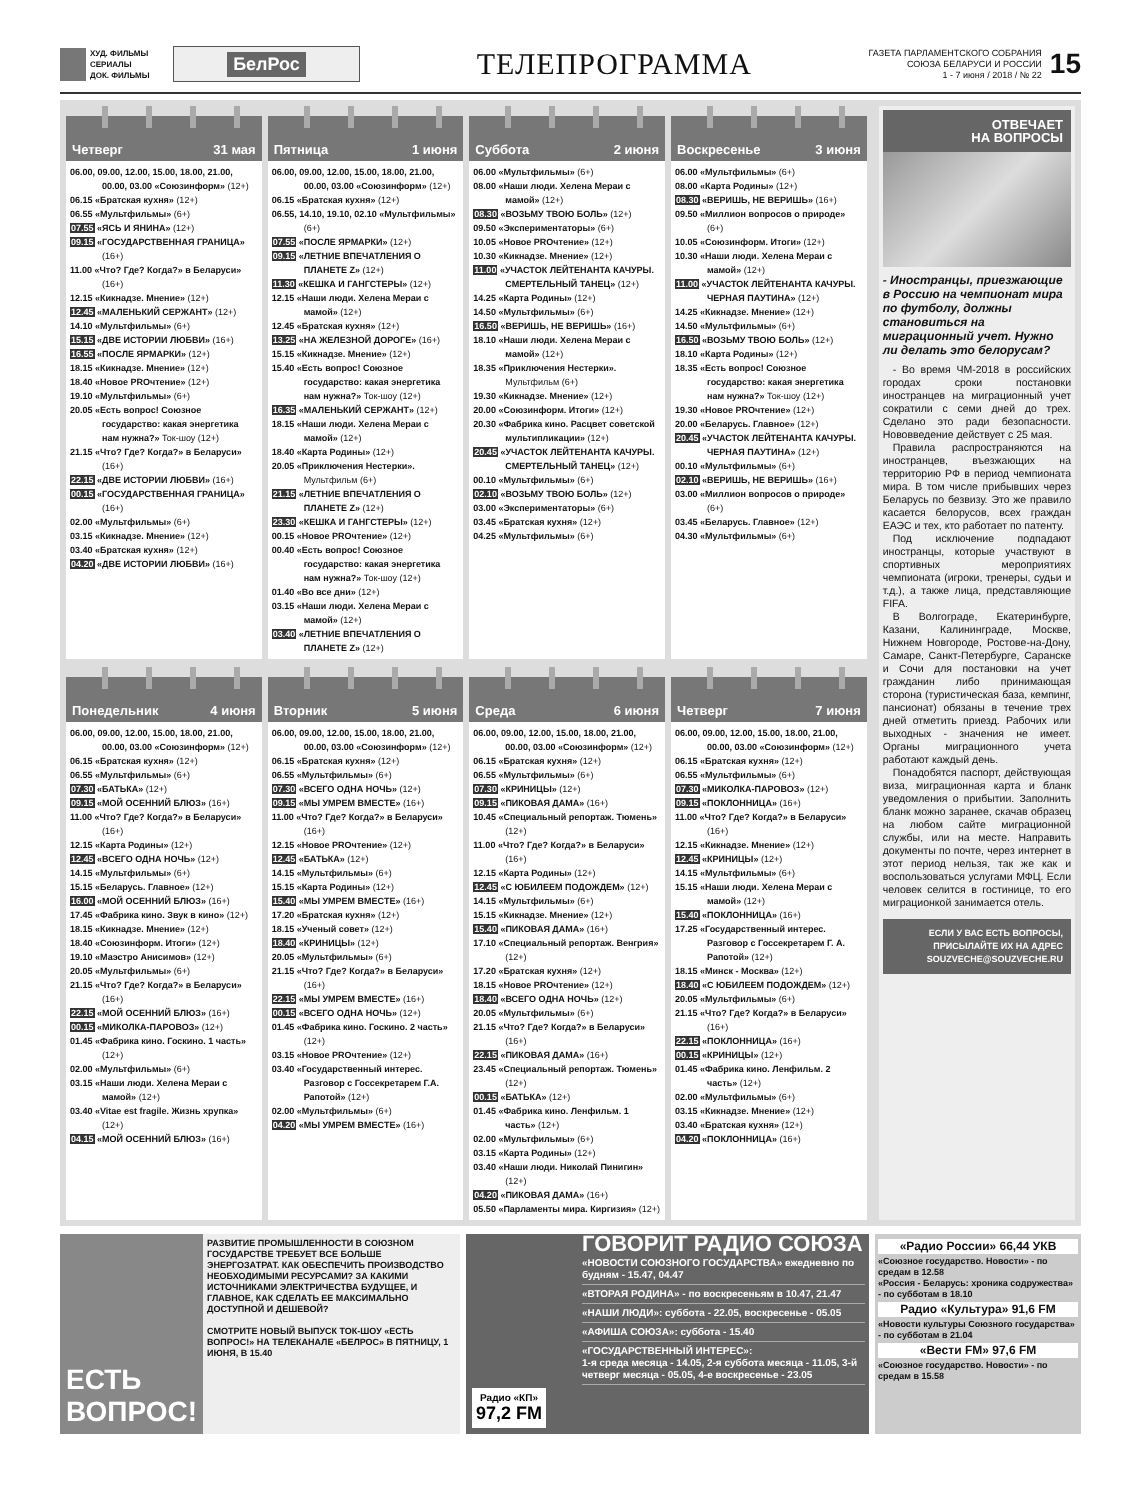ХУД. ФИЛЬМЫ
СЕРИАЛЫ
ДОК. ФИЛЬМЫ
БелРос
ТЕЛЕПРОГРАММА
ГАЗЕТА ПАРЛАМЕНТСКОГО СОБРАНИЯ
СОЮЗА БЕЛАРУСИ И РОССИИ
1 - 7 июня / 2018 / № 22
15
Четверг 31 мая
06.00, 09.00, 12.00, 15.00, 18.00, 21.00, 00.00, 03.00 «Союзинформ» (12+)
06.15 «Братская кухня» (12+)
06.55 «Мультфильмы» (6+)
07.55 «ЯСЬ И ЯНИНА» (12+)
09.15 «ГОСУДАРСТВЕННАЯ ГРАНИЦА» (16+)
11.00 «Что? Где? Когда?» в Беларуси» (16+)
12.15 «Кикнадзе. Мнение» (12+)
12.45 «МАЛЕНЬКИЙ СЕРЖАНТ» (12+)
14.10 «Мультфильмы» (6+)
15.15 «ДВЕ ИСТОРИИ ЛЮБВИ» (16+)
16.55 «ПОСЛЕ ЯРМАРКИ» (12+)
18.15 «Кикнадзе. Мнение» (12+)
18.40 «Новое PROчтение» (12+)
19.10 «Мультфильмы» (6+)
20.05 «Есть вопрос! Союзное государство: какая энергетика нам нужна?» Ток-шоу (12+)
21.15 «Что? Где? Когда?» в Беларуси» (16+)
22.15 «ДВЕ ИСТОРИИ ЛЮБВИ» (16+)
00.15 «ГОСУДАРСТВЕННАЯ ГРАНИЦА» (16+)
02.00 «Мультфильмы» (6+)
03.15 «Кикнадзе. Мнение» (12+)
03.40 «Братская кухня» (12+)
04.20 «ДВЕ ИСТОРИИ ЛЮБВИ» (16+)
Пятница 1 июня
06.00, 09.00, 12.00, 15.00, 18.00, 21.00, 00.00, 03.00 «Союзинформ» (12+)
06.15 «Братская кухня» (12+)
06.55, 14.10, 19.10, 02.10 «Мультфильмы» (6+)
07.55 «ПОСЛЕ ЯРМАРКИ» (12+)
09.15 «ЛЕТНИЕ ВПЕЧАТЛЕНИЯ О ПЛАНЕТЕ Z» (12+)
11.30 «КЕШКА И ГАНГСТЕРЫ» (12+)
12.15 «Наши люди. Хелена Мераи с мамой» (12+)
12.45 «Братская кухня» (12+)
13.25 «НА ЖЕЛЕЗНОЙ ДОРОГЕ» (16+)
15.15 «Кикнадзе. Мнение» (12+)
15.40 «Есть вопрос! Союзное государство: какая энергетика нам нужна?» Ток-шоу (12+)
16.35 «МАЛЕНЬКИЙ СЕРЖАНТ» (12+)
18.15 «Наши люди. Хелена Мераи с мамой» (12+)
18.40 «Карта Родины» (12+)
20.05 «Приключения Нестерки». Мультфильм (6+)
21.15 «ЛЕТНИЕ ВПЕЧАТЛЕНИЯ О ПЛАНЕТЕ Z» (12+)
23.30 «КЕШКА И ГАНГСТЕРЫ» (12+)
00.15 «Новое PROчтение» (12+)
00.40 «Есть вопрос! Союзное государство: какая энергетика нам нужна?» Ток-шоу (12+)
01.40 «Во все дни» (12+)
03.15 «Наши люди. Хелена Мераи с мамой» (12+)
03.40 «ЛЕТНИЕ ВПЕЧАТЛЕНИЯ О ПЛАНЕТЕ Z» (12+)
Суббота 2 июня
06.00 «Мультфильмы» (6+)
08.00 «Наши люди. Хелена Мераи с мамой» (12+)
08.30 «ВОЗЬМУ ТВОЮ БОЛЬ» (12+)
09.50 «Экспериментаторы» (6+)
10.05 «Новое PROчтение» (12+)
10.30 «Кикнадзе. Мнение» (12+)
11.00 «УЧАСТОК ЛЕЙТЕНАНТА КАЧУРЫ. СМЕРТЕЛЬНЫЙ ТАНЕЦ» (12+)
14.25 «Карта Родины» (12+)
14.50 «Мультфильмы» (6+)
16.50 «ВЕРИШЬ, НЕ ВЕРИШЬ» (16+)
18.10 «Наши люди. Хелена Мераи с мамой» (12+)
18.35 «Приключения Нестерки». Мультфильм (6+)
19.30 «Кикнадзе. Мнение» (12+)
20.00 «Союзинформ. Итоги» (12+)
20.30 «Фабрика кино. Расцвет советской мультипликации» (12+)
20.45 «УЧАСТОК ЛЕЙТЕНАНТА КАЧУРЫ. СМЕРТЕЛЬНЫЙ ТАНЕЦ» (12+)
00.10 «Мультфильмы» (6+)
02.10 «ВОЗЬМУ ТВОЮ БОЛЬ» (12+)
03.00 «Экспериментаторы» (6+)
03.45 «Братская кухня» (12+)
04.25 «Мультфильмы» (6+)
Воскресенье 3 июня
06.00 «Мультфильмы» (6+)
08.00 «Карта Родины» (12+)
08.30 «ВЕРИШЬ, НЕ ВЕРИШЬ» (16+)
09.50 «Миллион вопросов о природе» (6+)
10.05 «Союзинформ. Итоги» (12+)
10.30 «Наши люди. Хелена Мераи с мамой» (12+)
11.00 «УЧАСТОК ЛЕЙТЕНАНТА КАЧУРЫ. ЧЕРНАЯ ПАУТИНА» (12+)
14.25 «Кикнадзе. Мнение» (12+)
14.50 «Мультфильмы» (6+)
16.50 «ВОЗЬМУ ТВОЮ БОЛЬ» (12+)
18.10 «Карта Родины» (12+)
18.35 «Есть вопрос! Союзное государство: какая энергетика нам нужна?» Ток-шоу (12+)
19.30 «Новое PROчтение» (12+)
20.00 «Беларусь. Главное» (12+)
20.45 «УЧАСТОК ЛЕЙТЕНАНТА КАЧУРЫ. ЧЕРНАЯ ПАУТИНА» (12+)
00.10 «Мультфильмы» (6+)
02.10 «ВЕРИШЬ, НЕ ВЕРИШЬ» (16+)
03.00 «Миллион вопросов о природе» (6+)
03.45 «Беларусь. Главное» (12+)
04.30 «Мультфильмы» (6+)
Понедельник 4 июня
06.00, 09.00, 12.00, 15.00, 18.00, 21.00, 00.00, 03.00 «Союзинформ» (12+)
06.15 «Братская кухня» (12+)
06.55 «Мультфильмы» (6+)
07.30 «БАТЬКА» (12+)
09.15 «МОЙ ОСЕННИЙ БЛЮЗ» (16+)
11.00 «Что? Где? Когда?» в Беларуси» (16+)
12.15 «Карта Родины» (12+)
12.45 «ВСЕГО ОДНА НОЧЬ» (12+)
14.15 «Мультфильмы» (6+)
15.15 «Беларусь. Главное» (12+)
16.00 «МОЙ ОСЕННИЙ БЛЮЗ» (16+)
17.45 «Фабрика кино. Звук в кино» (12+)
18.15 «Кикнадзе. Мнение» (12+)
18.40 «Союзинформ. Итоги» (12+)
19.10 «Маэстро Анисимов» (12+)
20.05 «Мультфильмы» (6+)
21.15 «Что? Где? Когда?» в Беларуси» (16+)
22.15 «МОЙ ОСЕННИЙ БЛЮЗ» (16+)
00.15 «МИКОЛКА-ПАРОВОЗ» (12+)
01.45 «Фабрика кино. Госкино. 1 часть» (12+)
02.00 «Мультфильмы» (6+)
03.15 «Наши люди. Хелена Мераи с мамой» (12+)
03.40 «Vitae est fragile. Жизнь хрупка» (12+)
04.15 «МОЙ ОСЕННИЙ БЛЮЗ» (16+)
Вторник 5 июня
06.00, 09.00, 12.00, 15.00, 18.00, 21.00, 00.00, 03.00 «Союзинформ» (12+)
06.15 «Братская кухня» (12+)
06.55 «Мультфильмы» (6+)
07.30 «ВСЕГО ОДНА НОЧЬ» (12+)
09.15 «МЫ УМРЕМ ВМЕСТЕ» (16+)
11.00 «Что? Где? Когда?» в Беларуси» (16+)
12.15 «Новое PROчтение» (12+)
12.45 «БАТЬКА» (12+)
14.15 «Мультфильмы» (6+)
15.15 «Карта Родины» (12+)
15.40 «МЫ УМРЕМ ВМЕСТЕ» (16+)
17.20 «Братская кухня» (12+)
18.15 «Ученый совет» (12+)
18.40 «КРИНИЦЫ» (12+)
20.05 «Мультфильмы» (6+)
21.15 «Что? Где? Когда?» в Беларуси» (16+)
22.15 «МЫ УМРЕМ ВМЕСТЕ» (16+)
00.15 «ВСЕГО ОДНА НОЧЬ» (12+)
01.45 «Фабрика кино. Госкино. 2 часть» (12+)
03.15 «Новое PROчтение» (12+)
03.40 «Государственный интерес. Разговор с Госсекретарем Г.А. Рапотой» (12+)
02.00 «Мультфильмы» (6+)
04.20 «МЫ УМРЕМ ВМЕСТЕ» (16+)
Среда 6 июня
06.00, 09.00, 12.00, 15.00, 18.00, 21.00, 00.00, 03.00 «Союзинформ» (12+)
06.15 «Братская кухня» (12+)
06.55 «Мультфильмы» (6+)
07.30 «КРИНИЦЫ» (12+)
09.15 «ПИКОВАЯ ДАМА» (16+)
10.45 «Специальный репортаж. Тюмень» (12+)
11.00 «Что? Где? Когда?» в Беларуси» (16+)
12.15 «Карта Родины» (12+)
12.45 «С ЮБИЛЕЕМ ПОДОЖДЕМ» (12+)
14.15 «Мультфильмы» (6+)
15.15 «Кикнадзе. Мнение» (12+)
15.40 «ПИКОВАЯ ДАМА» (16+)
17.10 «Специальный репортаж. Венгрия» (12+)
17.20 «Братская кухня» (12+)
18.15 «Новое PROчтение» (12+)
18.40 «ВСЕГО ОДНА НОЧЬ» (12+)
20.05 «Мультфильмы» (6+)
21.15 «Что? Где? Когда?» в Беларуси» (16+)
22.15 «ПИКОВАЯ ДАМА» (16+)
23.45 «Специальный репортаж. Тюмень» (12+)
00.15 «БАТЬКА» (12+)
01.45 «Фабрика кино. Ленфильм. 1 часть» (12+)
02.00 «Мультфильмы» (6+)
03.15 «Карта Родины» (12+)
03.40 «Наши люди. Николай Пинигин» (12+)
04.20 «ПИКОВАЯ ДАМА» (16+)
05.50 «Парламенты мира. Киргизия» (12+)
Четверг 7 июня
06.00, 09.00, 12.00, 15.00, 18.00, 21.00, 00.00, 03.00 «Союзинформ» (12+)
06.15 «Братская кухня» (12+)
06.55 «Мультфильмы» (6+)
07.30 «МИКОЛКА-ПАРОВОЗ» (12+)
09.15 «ПОКЛОННИЦА» (16+)
11.00 «Что? Где? Когда?» в Беларуси» (16+)
12.15 «Кикнадзе. Мнение» (12+)
12.45 «КРИНИЦЫ» (12+)
14.15 «Мультфильмы» (6+)
15.15 «Наши люди. Хелена Мераи с мамой» (12+)
15.40 «ПОКЛОННИЦА» (16+)
17.25 «Государственный интерес. Разговор с Госсекретарем Г. А. Рапотой» (12+)
18.15 «Минск - Москва» (12+)
18.40 «С ЮБИЛЕЕМ ПОДОЖДЕМ» (12+)
20.05 «Мультфильмы» (6+)
21.15 «Что? Где? Когда?» в Беларуси» (16+)
22.15 «ПОКЛОННИЦА» (16+)
00.15 «КРИНИЦЫ» (12+)
01.45 «Фабрика кино. Ленфильм. 2 часть» (12+)
02.00 «Мультфильмы» (6+)
03.15 «Кикнадзе. Мнение» (12+)
03.40 «Братская кухня» (12+)
04.20 «ПОКЛОННИЦА» (16+)
ОТВЕЧАЕТ
НА ВОПРОСЫ
- Иностранцы, приезжающие в Россию на чемпионат мира по футболу, должны становиться на миграционный учет. Нужно ли делать это белорусам?
- Во время ЧМ-2018 в российских городах сроки постановки иностранцев на миграционный учет сократили с семи дней до трех. Сделано это ради безопасности. Нововведение действует с 25 мая.
Правила распространяются на иностранцев, въезжающих на территорию РФ в период чемпионата мира. В том числе прибывших через Беларусь по безвизу. Это же правило касается белорусов, всех граждан ЕАЭС и тех, кто работает по патенту.
Под исключение подпадают иностранцы, которые участвуют в спортивных мероприятиях чемпионата (игроки, тренеры, судьи и т.д.), а также лица, представляющие FIFA.
В Волгограде, Екатеринбурге, Казани, Калининграде, Москве, Нижнем Новгороде, Ростове-на-Дону, Самаре, Санкт-Петербурге, Саранске и Сочи для постановки на учет гражданин либо принимающая сторона (туристическая база, кемпинг, пансионат) обязаны в течение трех дней отметить приезд. Рабочих или выходных - значения не имеет. Органы миграционного учета работают каждый день.
Понадобятся паспорт, действующая виза, миграционная карта и бланк уведомления о прибытии. Заполнить бланк можно заранее, скачав образец на любом сайте миграционной службы, или на месте. Направить документы по почте, через интернет в этот период нельзя, так же как и воспользоваться услугами МФЦ. Если человек селится в гостинице, то его миграционкой занимается отель.
ЕСЛИ У ВАС ЕСТЬ ВОПРОСЫ, ПРИСЫЛАЙТЕ ИХ НА АДРЕС
SOUZVECHE@SOUZVECHE.RU
ЕСТЬ ВОПРОС!
РАЗВИТИЕ ПРОМЫШЛЕННОСТИ В СОЮЗНОМ ГОСУДАРСТВЕ ТРЕБУЕТ ВСЕ БОЛЬШЕ ЭНЕРГОЗАТРАТ. КАК ОБЕСПЕЧИТЬ ПРОИЗВОДСТВО НЕОБХОДИМЫМИ РЕСУРСАМИ? ЗА КАКИМИ ИСТОЧНИКАМИ ЭЛЕКТРИЧЕСТВА БУДУЩЕЕ, И ГЛАВНОЕ, КАК СДЕЛАТЬ ЕЕ МАКСИМАЛЬНО ДОСТУПНОЙ И ДЕШЕВОЙ?
СМОТРИТЕ НОВЫЙ ВЫПУСК ТОК-ШОУ «ЕСТЬ ВОПРОС!» НА ТЕЛЕКАНАЛЕ «БЕЛРОС» В ПЯТНИЦУ, 1 ИЮНЯ, В 15.40
Радио «КП»
97,2 FM
ГОВОРИТ РАДИО СОЮЗА
«НОВОСТИ СОЮЗНОГО ГОСУДАРСТВА» ежедневно по будням - 15.47, 04.47
«ВТОРАЯ РОДИНА» - по воскресеньям в 10.47, 21.47
«НАШИ ЛЮДИ»: суббота - 22.05, воскресенье - 05.05
«АФИША СОЮЗА»: суббота - 15.40
«ГОСУДАРСТВЕННЫЙ ИНТЕРЕС»:
1-я среда месяца - 14.05, 2-я суббота месяца - 11.05, 3-й четверг месяца - 05.05, 4-е воскресенье - 23.05
«Радио России» 66,44 УКВ
«Союзное государство. Новости» - по средам в 12.58
«Россия - Беларусь: хроника содружества» - по субботам в 18.10
Радио «Культура» 91,6 FM
«Новости культуры Союзного государства» - по субботам в 21.04
«Вести FM» 97,6 FM
«Союзное государство. Новости» - по средам в 15.58